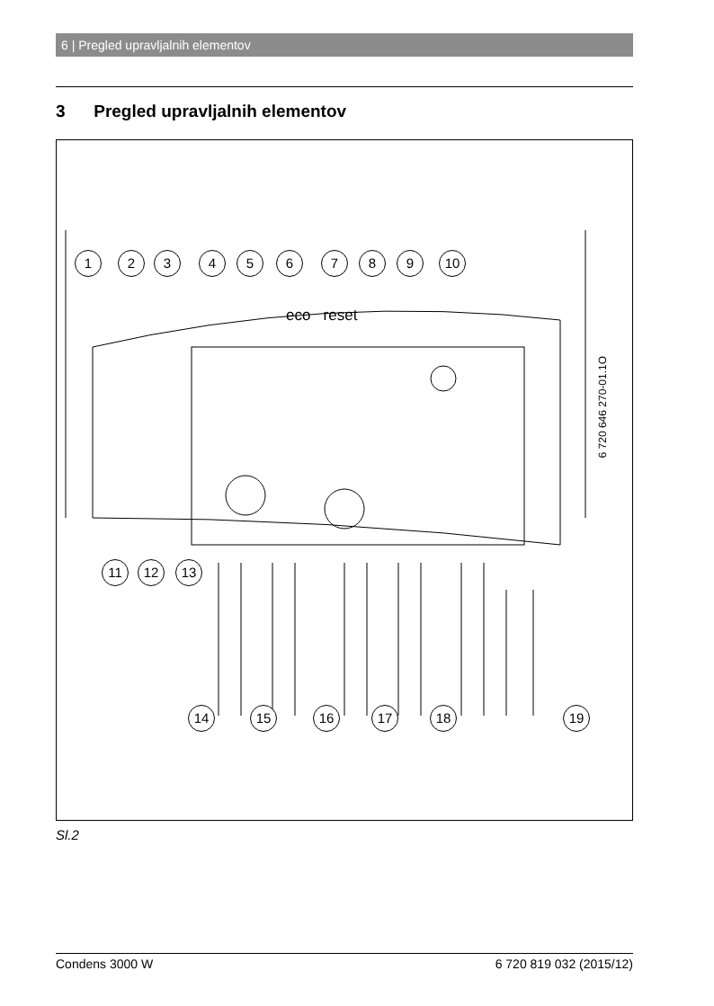6 | Pregled upravljalnih elementov
3 Pregled upravljalnih elementov
1 2 3 4 5 6 7 8 9 10
eco reset
11 12 13
14 15 16 17 18 19
6 720 646 270-01.1O
Sl.2
Condens 3000 W 6 720 819 032 (2015/12)